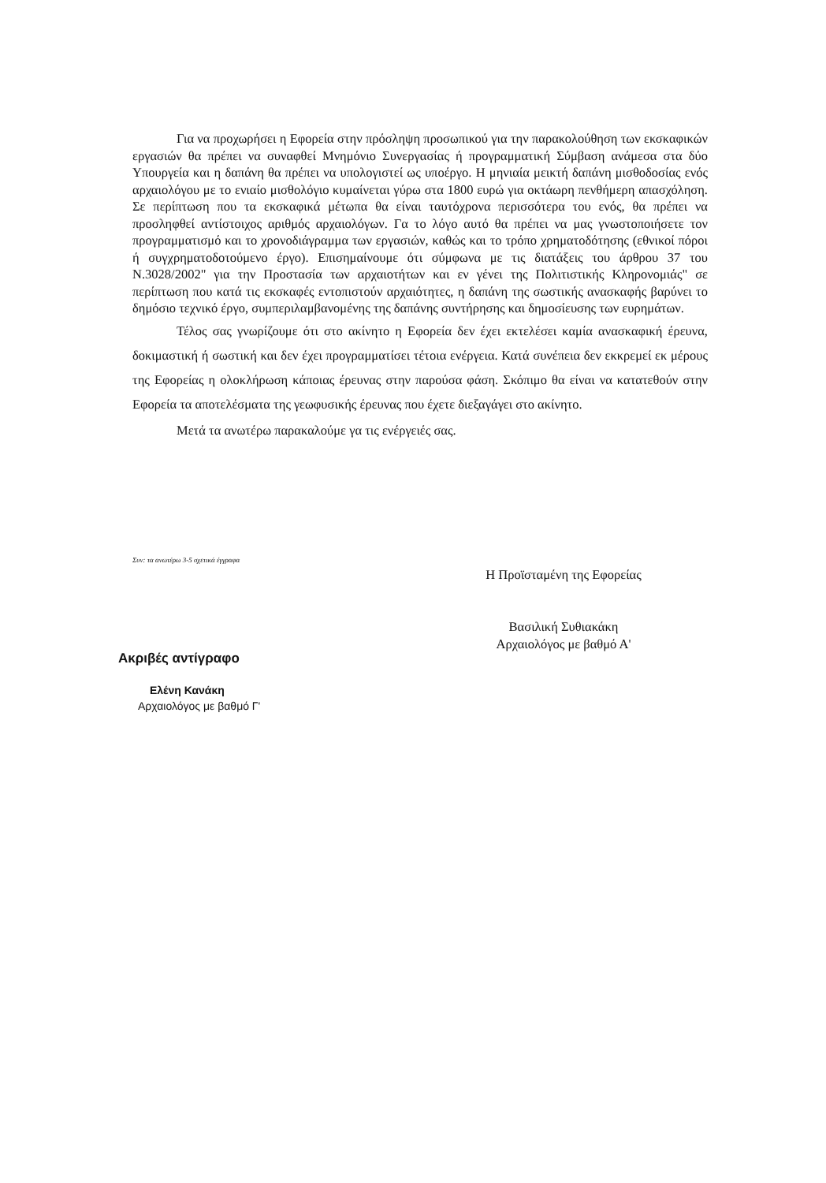Για να προχωρήσει η Εφορεία στην πρόσληψη προσωπικού για την παρακολούθηση των εκσκαφικών εργασιών θα πρέπει να συναφθεί Μνημόνιο Συνεργασίας ή προγραμματική Σύμβαση ανάμεσα στα δύο Υπουργεία και η δαπάνη θα πρέπει να υπολογιστεί ως υποέργο. Η μηνιαία μεικτή δαπάνη μισθοδοσίας ενός αρχαιολόγου με το ενιαίο μισθολόγιο κυμαίνεται γύρω στα 1800 ευρώ για οκτάωρη πενθήμερη απασχόληση. Σε περίπτωση που τα εκσκαφικά μέτωπα θα είναι ταυτόχρονα περισσότερα του ενός, θα πρέπει να προσληφθεί αντίστοιχος αριθμός αρχαιολόγων. Γα το λόγο αυτό θα πρέπει να μας γνωστοποιήσετε τον προγραμματισμό και το χρονοδιάγραμμα των εργασιών, καθώς και το τρόπο χρηματοδότησης (εθνικοί πόροι ή συγχρηματοδοτούμενο έργο). Επισημαίνουμε ότι σύμφωνα με τις διατάξεις του άρθρου 37 του Ν.3028/2002" για την Προστασία των αρχαιοτήτων και εν γένει της Πολιτιστικής Κληρονομιάς" σε περίπτωση που κατά τις εκσκαφές εντοπιστούν αρχαιότητες, η δαπάνη της σωστικής ανασκαφής βαρύνει το δημόσιο τεχνικό έργο, συμπεριλαμβανομένης της δαπάνης συντήρησης και δημοσίευσης των ευρημάτων.
Τέλος σας γνωρίζουμε ότι στο ακίνητο η Εφορεία δεν έχει εκτελέσει καμία ανασκαφική έρευνα, δοκιμαστική ή σωστική και δεν έχει προγραμματίσει τέτοια ενέργεια. Κατά συνέπεια δεν εκκρεμεί εκ μέρους της Εφορείας η ολοκλήρωση κάποιας έρευνας στην παρούσα φάση. Σκόπιμο θα είναι να κατατεθούν στην Εφορεία τα αποτελέσματα της γεωφυσικής έρευνας που έχετε διεξαγάγει στο ακίνητο.
Μετά τα ανωτέρω παρακαλούμε γα τις ενέργειές σας.
Συν: τα ανωτέρω 3-5 σχετικά έγγραφα
Η Προϊσταμένη της Εφορείας
Βασιλική Συθιακάκη
Αρχαιολόγος με βαθμό Α'
Ακριβές αντίγραφο
Ελένη Κανάκη
Αρχαιολόγος με βαθμό Γ'